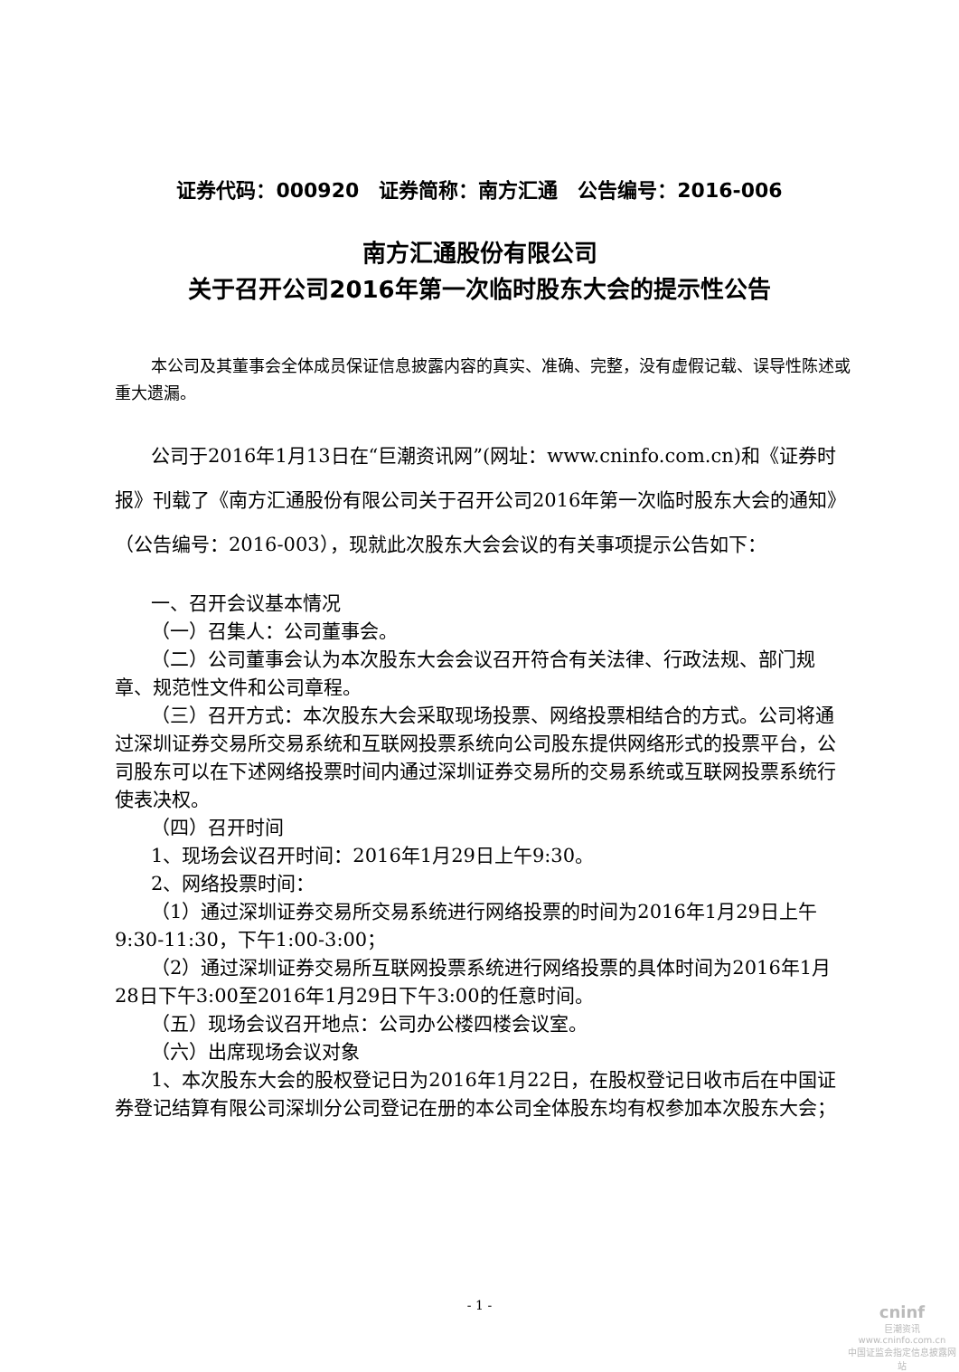证券代码：000920　证券简称：南方汇通　公告编号：2016-006
南方汇通股份有限公司
关于召开公司2016年第一次临时股东大会的提示性公告
本公司及其董事会全体成员保证信息披露内容的真实、准确、完整，没有虚假记载、误导性陈述或重大遗漏。
公司于2016年1月13日在“巨潮资讯网”(网址：www.cninfo.com.cn)和《证券时报》刊载了《南方汇通股份有限公司关于召开公司2016年第一次临时股东大会的通知》（公告编号：2016-003），现就此次股东大会会议的有关事项提示公告如下：
一、召开会议基本情况
（一）召集人：公司董事会。
（二）公司董事会认为本次股东大会会议召开符合有关法律、行政法规、部门规章、规范性文件和公司章程。
（三）召开方式：本次股东大会采取现场投票、网络投票相结合的方式。公司将通过深圳证券交易所交易系统和互联网投票系统向公司股东提供网络形式的投票平台，公司股东可以在下述网络投票时间内通过深圳证券交易所的交易系统或互联网投票系统行使表决权。
（四）召开时间
1、现场会议召开时间：2016年1月29日上午9:30。
2、网络投票时间：
（1）通过深圳证券交易所交易系统进行网络投票的时间为2016年1月29日上午9:30-11:30，下午1:00-3:00；
（2）通过深圳证券交易所互联网投票系统进行网络投票的具体时间为2016年1月28日下午3:00至2016年1月29日下午3:00的任意时间。
（五）现场会议召开地点：公司办公楼四楼会议室。
（六）出席现场会议对象
1、本次股东大会的股权登记日为2016年1月22日，在股权登记日收市后在中国证券登记结算有限公司深圳分公司登记在册的本公司全体股东均有权参加本次股东大会；
- 1 -
cninf
巨潮资讯
www.cninfo.com.cn
中国证监会指定信息披露网站